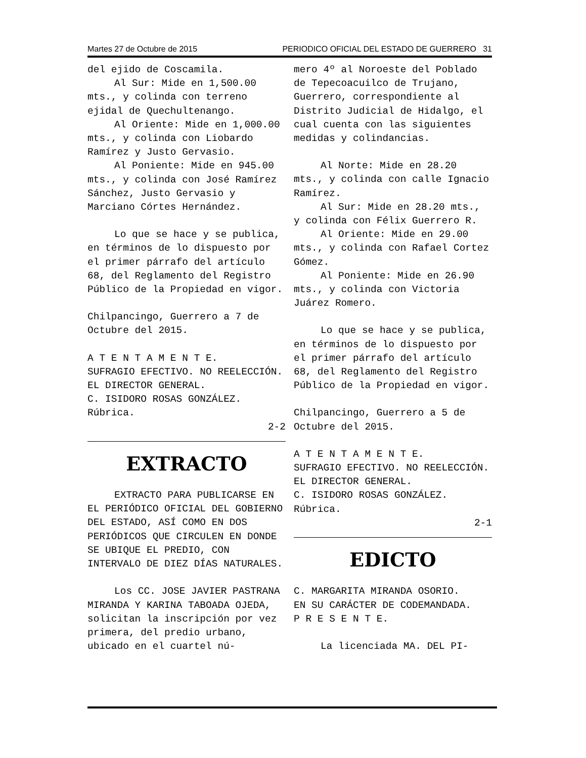Martes 27 de Octubre de 2015 PERIODICO OFICIAL DEL ESTADO DE GUERRERO 31
del ejido de Coscamila.
Al Sur: Mide en 1,500.00 mts., y colinda con terreno ejidal de Quechultenango.
Al Oriente: Mide en 1,000.00 mts., y colinda con Liobardo Ramírez y Justo Gervasio.
Al Poniente: Mide en 945.00 mts., y colinda con José Ramírez Sánchez, Justo Gervasio y Marciano Córtes Hernández.
Lo que se hace y se publica, en términos de lo dispuesto por el primer párrafo del artículo 68, del Reglamento del Registro Público de la Propiedad en vigor.
Chilpancingo, Guerrero a 7 de Octubre del 2015.
A T E N T A M E N T E.
SUFRAGIO EFECTIVO. NO REELECCIÓN.
EL DIRECTOR GENERAL.
C. ISIDORO ROSAS GONZÁLEZ.
Rúbrica.
2-2
EXTRACTO
EXTRACTO PARA PUBLICARSE EN EL PERIÓDICO OFICIAL DEL GOBIERNO DEL ESTADO, ASÍ COMO EN DOS PERIÓDICOS QUE CIRCULEN EN DONDE SE UBIQUE EL PREDIO, CON INTERVALO DE DIEZ DÍAS NATURALES.
Los CC. JOSE JAVIER PASTRANA MIRANDA Y KARINA TABOADA OJEDA, solicitan la inscripción por vez primera, del predio urbano, ubicado en el cuartel nú-
mero 4º al Noroeste del Poblado de Tepecoacuilco de Trujano, Guerrero, correspondiente al Distrito Judicial de Hidalgo, el cual cuenta con las siguientes medidas y colindancias.
Al Norte: Mide en 28.20 mts., y colinda con calle Ignacio Ramírez.
Al Sur: Mide en 28.20 mts., y colinda con Félix Guerrero R.
Al Oriente: Mide en 29.00 mts., y colinda con Rafael Cortez Gómez.
Al Poniente: Mide en 26.90 mts., y colinda con Victoria Juárez Romero.
Lo que se hace y se publica, en términos de lo dispuesto por el primer párrafo del artículo 68, del Reglamento del Registro Público de la Propiedad en vigor.
Chilpancingo, Guerrero a 5 de Octubre del 2015.
A T E N T A M E N T E.
SUFRAGIO EFECTIVO. NO REELECCIÓN.
EL DIRECTOR GENERAL.
C. ISIDORO ROSAS GONZÁLEZ.
Rúbrica.
2-1
EDICTO
C. MARGARITA MIRANDA OSORIO.
EN SU CARÁCTER DE CODEMANDADA.
P R E S E N T E.
La licenciada MA. DEL PI-